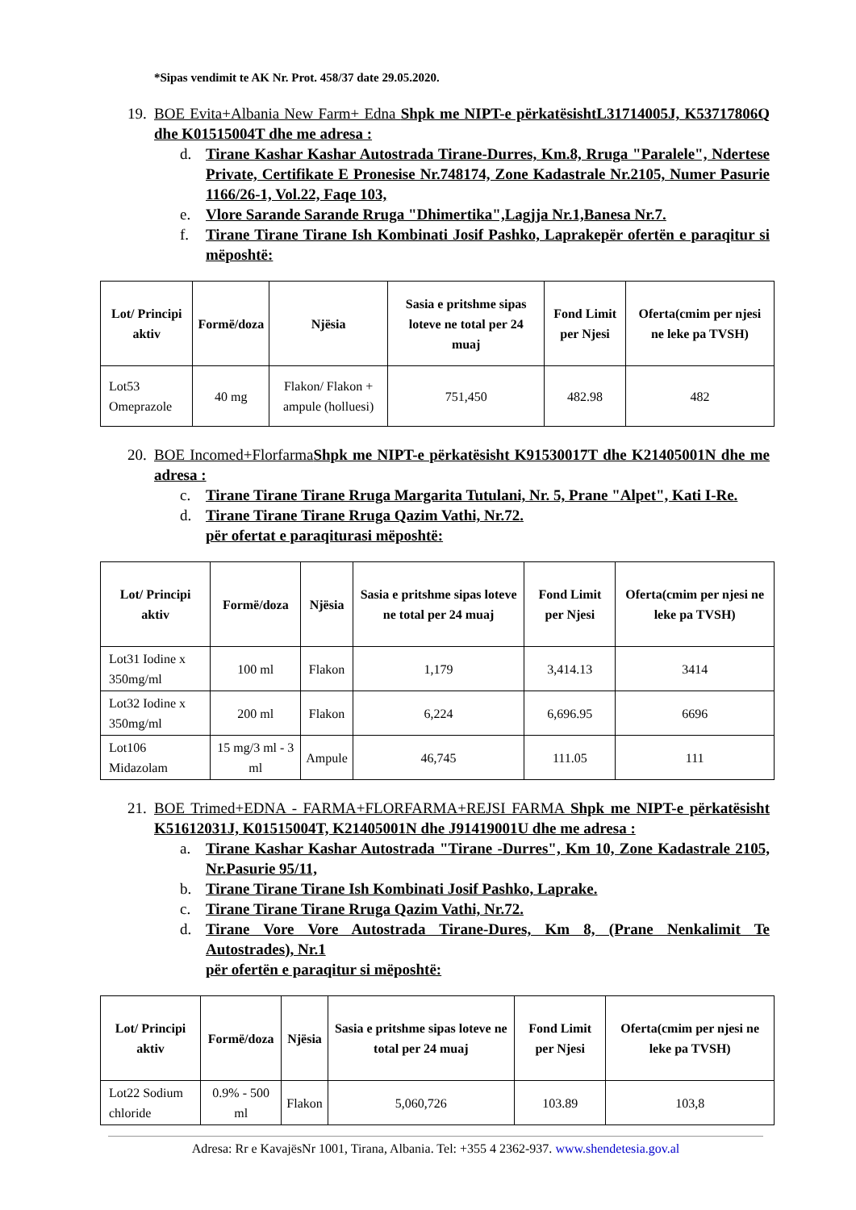*Sipas vendimit te AK Nr. Prot. 458/37 date 29.05.2020.
19. BOE Evita+Albania New Farm+ Edna Shpk me NIPT-e përkatësishtL31714005J, K53717806Q dhe K01515004T dhe me adresa :
d. Tirane Kashar Kashar Autostrada Tirane-Durres, Km.8, Rruga "Paralele", Ndertese Private, Certifikate E Pronesise Nr.748174, Zone Kadastrale Nr.2105, Numer Pasurie 1166/26-1, Vol.22, Faqe 103,
e. Vlore Sarande Sarande Rruga "Dhimertika",Lagjja Nr.1,Banesa Nr.7.
f. Tirane Tirane Tirane Ish Kombinati Josif Pashko, Laprakepër ofertën e paraqitur si mëposhtë:
| Lot/ Principi aktiv | Formë/doza | Njësia | Sasia e pritshme sipas loteve ne total per 24 muaj | Fond Limit per Njesi | Oferta(cmim per njesi ne leke pa TVSH) |
| --- | --- | --- | --- | --- | --- |
| Lot53 Omeprazole | 40 mg | Flakon/ Flakon + ampule (holluesi) | 751,450 | 482.98 | 482 |
20. BOE Incomed+FlorfarmaShpk me NIPT-e përkatësisht K91530017T dhe K21405001N dhe me adresa :
c. Tirane Tirane Tirane Rruga Margarita Tutulani, Nr. 5, Prane "Alpet", Kati I-Re.
d. Tirane Tirane Tirane Rruga Qazim Vathi, Nr.72.
për ofertat e paraqiturasi mëposhtë:
| Lot/ Principi aktiv | Formë/doza | Njësia | Sasia e pritshme sipas loteve ne total per 24 muaj | Fond Limit per Njesi | Oferta(cmim per njesi ne leke pa TVSH) |
| --- | --- | --- | --- | --- | --- |
| Lot31 Iodine x 350mg/ml | 100 ml | Flakon | 1,179 | 3,414.13 | 3414 |
| Lot32 Iodine x 350mg/ml | 200 ml | Flakon | 6,224 | 6,696.95 | 6696 |
| Lot106 Midazolam | 15 mg/3 ml - 3 ml | Ampule | 46,745 | 111.05 | 111 |
21. BOE Trimed+EDNA - FARMA+FLORFARMA+REJSI FARMA Shpk me NIPT-e përkatësisht K51612031J, K01515004T, K21405001N dhe J91419001U dhe me adresa :
a. Tirane Kashar Kashar Autostrada "Tirane -Durres", Km 10, Zone Kadastrale 2105, Nr.Pasurie 95/11,
b. Tirane Tirane Tirane Ish Kombinati Josif Pashko, Laprake.
c. Tirane Tirane Tirane Rruga Qazim Vathi, Nr.72.
d. Tirane Vore Vore Autostrada Tirane-Dures, Km 8, (Prane Nenkalimit Te Autostrades), Nr.1
për ofertën e paraqitur si mëposhtë:
| Lot/ Principi aktiv | Formë/doza | Njësia | Sasia e pritshme sipas loteve ne total per 24 muaj | Fond Limit per Njesi | Oferta(cmim per njesi ne leke pa TVSH) |
| --- | --- | --- | --- | --- | --- |
| Lot22 Sodium chloride | 0.9% - 500 ml | Flakon | 5,060,726 | 103.89 | 103,8 |
Adresa: Rr e KavajësNr 1001, Tirana, Albania. Tel: +355 4 2362-937. www.shendetesia.gov.al